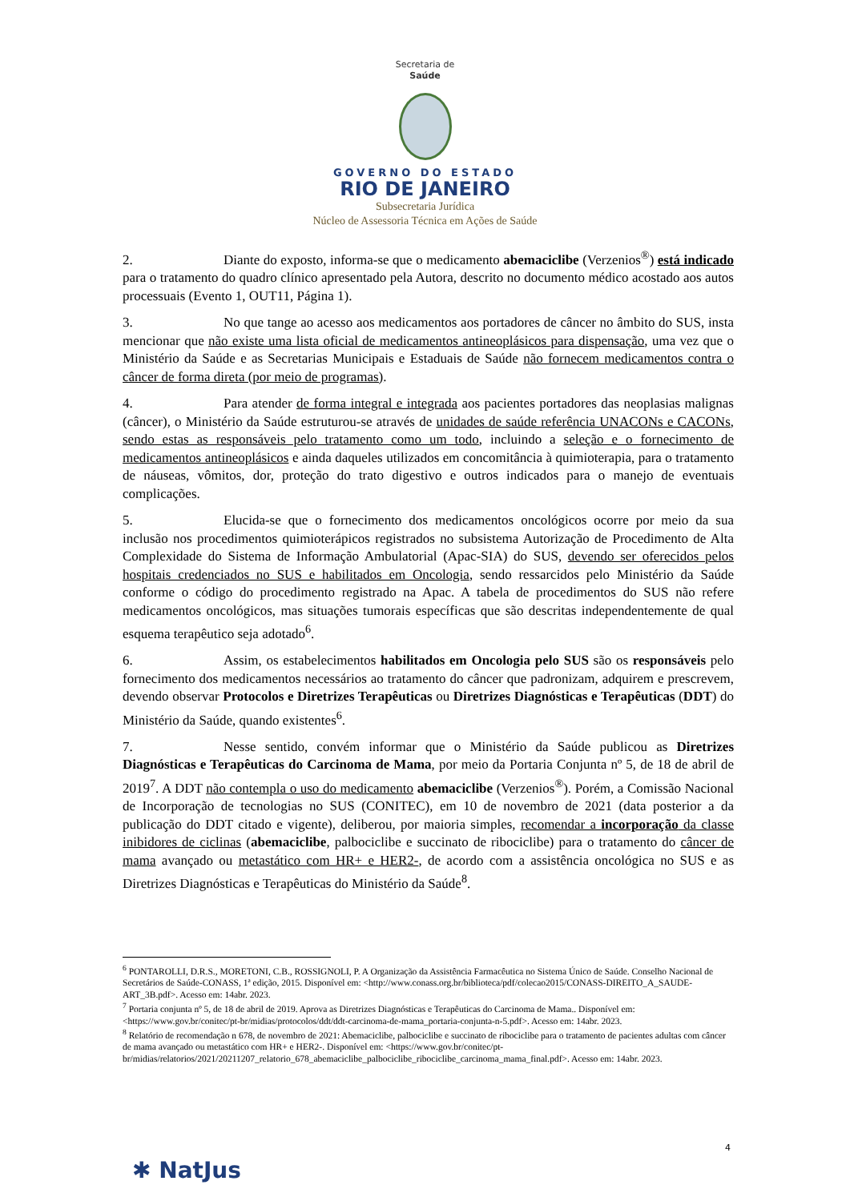Secretaria de
Saúde
GOVERNO DO ESTADO
RIO DE JANEIRO
Subsecretaria Jurídica
Núcleo de Assessoria Técnica em Ações de Saúde
2. Diante do exposto, informa-se que o medicamento abemaciclibe (Verzenios<sup>®</sup>) está indicado para o tratamento do quadro clínico apresentado pela Autora, descrito no documento médico acostado aos autos processuais (Evento 1, OUT11, Página 1).
3. No que tange ao acesso aos medicamentos aos portadores de câncer no âmbito do SUS, insta mencionar que não existe uma lista oficial de medicamentos antineoplásicos para dispensação, uma vez que o Ministério da Saúde e as Secretarias Municipais e Estaduais de Saúde não fornecem medicamentos contra o câncer de forma direta (por meio de programas).
4. Para atender de forma integral e integrada aos pacientes portadores das neoplasias malignas (câncer), o Ministério da Saúde estruturou-se através de unidades de saúde referência UNACONs e CACONs, sendo estas as responsáveis pelo tratamento como um todo, incluindo a seleção e o fornecimento de medicamentos antineoplásicos e ainda daqueles utilizados em concomitância à quimioterapia, para o tratamento de náuseas, vômitos, dor, proteção do trato digestivo e outros indicados para o manejo de eventuais complicações.
5. Elucida-se que o fornecimento dos medicamentos oncológicos ocorre por meio da sua inclusão nos procedimentos quimioterápicos registrados no subsistema Autorização de Procedimento de Alta Complexidade do Sistema de Informação Ambulatorial (Apac-SIA) do SUS, devendo ser oferecidos pelos hospitais credenciados no SUS e habilitados em Oncologia, sendo ressarcidos pelo Ministério da Saúde conforme o código do procedimento registrado na Apac. A tabela de procedimentos do SUS não refere medicamentos oncológicos, mas situações tumorais específicas que são descritas independentemente de qual esquema terapêutico seja adotado<sup>6</sup>.
6. Assim, os estabelecimentos habilitados em Oncologia pelo SUS são os responsáveis pelo fornecimento dos medicamentos necessários ao tratamento do câncer que padronizam, adquirem e prescrevem, devendo observar Protocolos e Diretrizes Terapêuticas ou Diretrizes Diagnósticas e Terapêuticas (DDT) do Ministério da Saúde, quando existentes<sup>6</sup>.
7. Nesse sentido, convém informar que o Ministério da Saúde publicou as Diretrizes Diagnósticas e Terapêuticas do Carcinoma de Mama, por meio da Portaria Conjunta nº 5, de 18 de abril de 2019<sup>7</sup>. A DDT não contempla o uso do medicamento abemaciclibe (Verzenios<sup>®</sup>). Porém, a Comissão Nacional de Incorporação de tecnologias no SUS (CONITEC), em 10 de novembro de 2021 (data posterior a da publicação do DDT citado e vigente), deliberou, por maioria simples, recomendar a incorporação da classe inibidores de ciclinas (abemaciclibe, palbociclibe e succinato de ribociclibe) para o tratamento do câncer de mama avançado ou metastático com HR+ e HER2-, de acordo com a assistência oncológica no SUS e as Diretrizes Diagnósticas e Terapêuticas do Ministério da Saúde<sup>8</sup>.
<sup>6</sup> PONTAROLLI, D.R.S., MORETONI, C.B., ROSSIGNOLI, P. A Organização da Assistência Farmacêutica no Sistema Único de Saúde. Conselho Nacional de Secretários de Saúde-CONASS, 1ª edição, 2015. Disponível em: <http://www.conass.org.br/biblioteca/pdf/colecao2015/CONASS-DIREITO_A_SAUDE-ART_3B.pdf>. Acesso em: 14abr. 2023.
<sup>7</sup> Portaria conjunta nº 5, de 18 de abril de 2019. Aprova as Diretrizes Diagnósticas e Terapêuticas do Carcinoma de Mama.. Disponível em: <https://www.gov.br/conitec/pt-br/midias/protocolos/ddt/ddt-carcinoma-de-mama_portaria-conjunta-n-5.pdf>. Acesso em: 14abr. 2023.
<sup>8</sup> Relatório de recomendação n 678, de novembro de 2021: Abemaciclibe, palbociclibe e succinato de ribociclibe para o tratamento de pacientes adultas com câncer de mama avançado ou metastático com HR+ e HER2-. Disponível em: <https://www.gov.br/conitec/pt-br/midias/relatorios/2021/20211207_relatorio_678_abemaciclibe_palbociclibe_ribociclibe_carcinoma_mama_final.pdf>. Acesso em: 14abr. 2023.
4
✱ NatJus